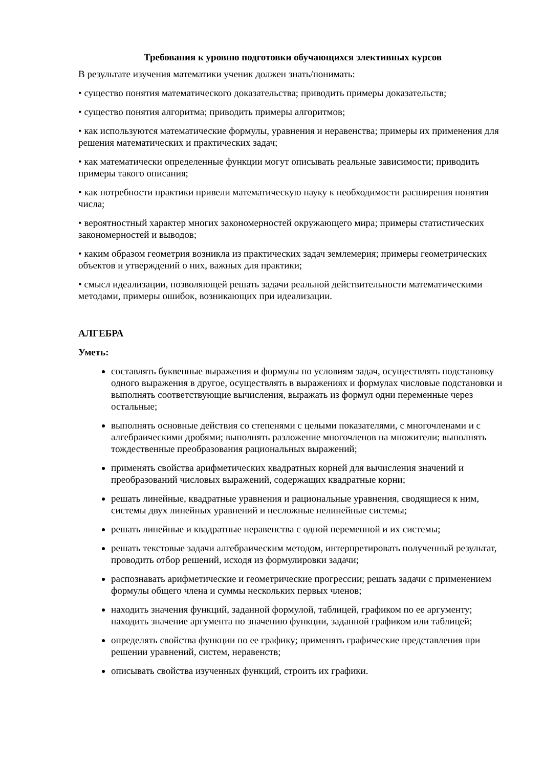Требования к уровню подготовки обучающихся элективных курсов
В результате изучения математики ученик должен знать/понимать:
• существо понятия математического доказательства; приводить примеры доказательств;
• существо понятия алгоритма; приводить примеры алгоритмов;
• как используются математические формулы, уравнения и неравенства; примеры их применения для решения математических и практических задач;
• как математически определенные функции могут описывать реальные зависимости; приводить примеры такого описания;
• как потребности практики привели математическую науку к необходимости расширения понятия числа;
• вероятностный характер многих закономерностей окружающего мира; примеры статистических закономерностей и выводов;
• каким образом геометрия возникла из практических задач землемерия; примеры геометрических объектов и утверждений о них, важных для практики;
• смысл идеализации, позволяющей решать задачи реальной действительности математическими методами, примеры ошибок, возникающих при идеализации.
АЛГЕБРА
Уметь:
составлять буквенные выражения и формулы по условиям задач, осуществлять подстановку одного выражения в другое, осуществлять в выражениях и формулах числовые подстановки и выполнять соответствующие вычисления, выражать из формул одни переменные через остальные;
выполнять основные действия со степенями с целыми показателями, с многочленами и с алгебраическими дробями; выполнять разложение многочленов на множители; выполнять тождественные преобразования рациональных выражений;
применять свойства арифметических квадратных корней для вычисления значений и преобразований числовых выражений, содержащих квадратные корни;
решать линейные, квадратные уравнения и рациональные уравнения, сводящиеся к ним, системы двух линейных уравнений и несложные нелинейные системы;
решать линейные и квадратные неравенства с одной переменной и их системы;
решать текстовые задачи алгебраическим методом, интерпретировать полученный результат, проводить отбор решений, исходя из формулировки задачи;
распознавать арифметические и геометрические прогрессии; решать задачи с применением формулы общего члена и суммы нескольких первых членов;
находить значения функций, заданной формулой, таблицей, графиком по ее аргументу; находить значение аргумента по значению функции, заданной графиком или таблицей;
определять свойства функции по ее графику; применять графические представления при решении уравнений, систем, неравенств;
описывать свойства изученных функций, строить их графики.